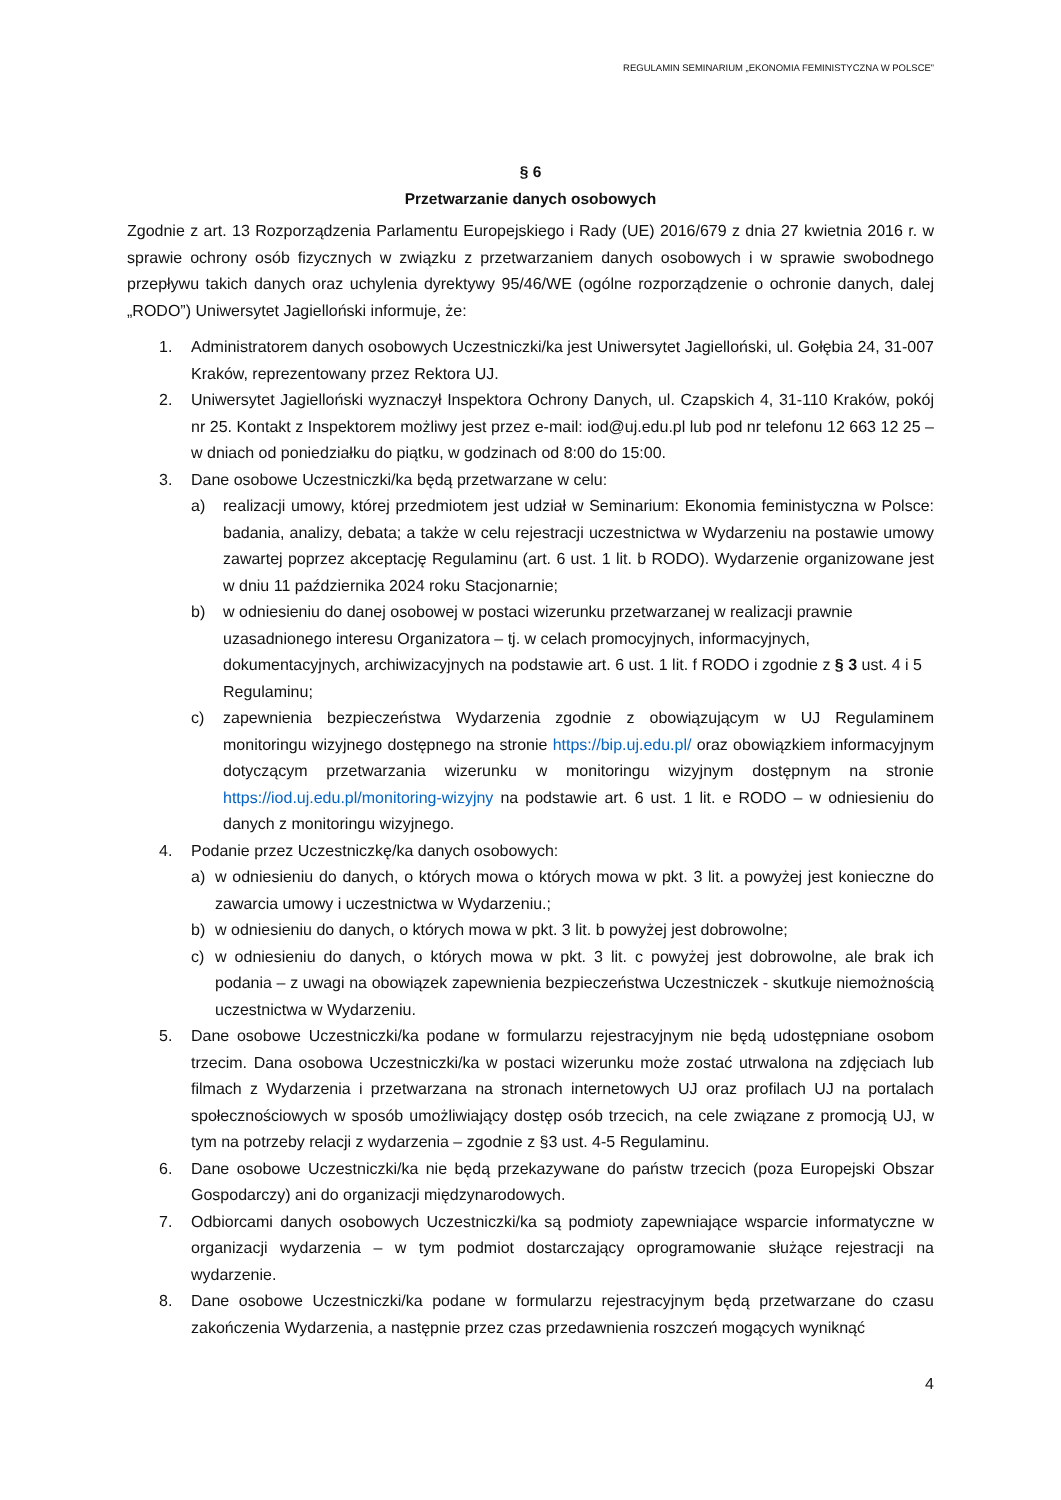REGULAMIN SEMINARIUM „EKONOMIA FEMINISTYCZNA W POLSCE”
§ 6
Przetwarzanie danych osobowych
Zgodnie z art. 13 Rozporządzenia Parlamentu Europejskiego i Rady (UE) 2016/679 z dnia 27 kwietnia 2016 r. w sprawie ochrony osób fizycznych w związku z przetwarzaniem danych osobowych i w sprawie swobodnego przepływu takich danych oraz uchylenia dyrektywy 95/46/WE (ogólne rozporządzenie o ochronie danych, dalej „RODO”) Uniwersytet Jagielloński informuje, że:
1. Administratorem danych osobowych Uczestniczki/ka jest Uniwersytet Jagielloński, ul. Gołębia 24, 31-007 Kraków, reprezentowany przez Rektora UJ.
2. Uniwersytet Jagielloński wyznaczył Inspektora Ochrony Danych, ul. Czapskich 4, 31-110 Kraków, pokój nr 25. Kontakt z Inspektorem możliwy jest przez e-mail: iod@uj.edu.pl lub pod nr telefonu 12 663 12 25 – w dniach od poniedziałku do piątku, w godzinach od 8:00 do 15:00.
3. Dane osobowe Uczestniczki/ka będą przetwarzane w celu:
a) realizacji umowy, której przedmiotem jest udział w Seminarium: Ekonomia feministyczna w Polsce: badania, analizy, debata; a także w celu rejestracji uczestnictwa w Wydarzeniu na postawie umowy zawartej poprzez akceptację Regulaminu (art. 6 ust. 1 lit. b RODO). Wydarzenie organizowane jest w dniu 11 października 2024 roku Stacjonarnie;
b) w odniesieniu do danej osobowej w postaci wizerunku przetwarzanej w realizacji prawnie uzasadnionego interesu Organizatora – tj. w celach promocyjnych, informacyjnych, dokumentacyjnych, archiwizacyjnych na podstawie art. 6 ust. 1 lit. f RODO i zgodnie z § 3 ust. 4 i 5 Regulaminu;
c) zapewnienia bezpieczeństwa Wydarzenia zgodnie z obowiązującym w UJ Regulaminem monitoringu wizyjnego dostępnego na stronie https://bip.uj.edu.pl/ oraz obowiązkiem informacyjnym dotyczącym przetwarzania wizerunku w monitoringu wizyjnym dostępnym na stronie https://iod.uj.edu.pl/monitoring-wizyjny na podstawie art. 6 ust. 1 lit. e RODO – w odniesieniu do danych z monitoringu wizyjnego.
4. Podanie przez Uczestniczkę/ka danych osobowych:
a) w odniesieniu do danych, o których mowa o których mowa w pkt. 3 lit. a powyżej jest konieczne do zawarcia umowy i uczestnictwa w Wydarzeniu.;
b) w odniesieniu do danych, o których mowa w pkt. 3 lit. b powyżej jest dobrowolne;
c) w odniesieniu do danych, o których mowa w pkt. 3 lit. c powyżej jest dobrowolne, ale brak ich podania – z uwagi na obowiązek zapewnienia bezpieczeństwa Uczestniczek - skutkuje niemożnością uczestnictwa w Wydarzeniu.
5. Dane osobowe Uczestniczki/ka podane w formularzu rejestracyjnym nie będą udostępniane osobom trzecim. Dana osobowa Uczestniczki/ka w postaci wizerunku może zostać utrwalona na zdjęciach lub filmach z Wydarzenia i przetwarzana na stronach internetowych UJ oraz profilach UJ na portalach społecznościowych w sposób umożliwiający dostęp osób trzecich, na cele związane z promocją UJ, w tym na potrzeby relacji z wydarzenia – zgodnie z §3 ust. 4-5 Regulaminu.
6. Dane osobowe Uczestniczki/ka nie będą przekazywane do państw trzecich (poza Europejski Obszar Gospodarczy) ani do organizacji międzynarodowych.
7. Odbiorcami danych osobowych Uczestniczki/ka są podmioty zapewniające wsparcie informatyczne w organizacji wydarzenia – w tym podmiot dostarczający oprogramowanie służące rejestracji na wydarzenie.
8. Dane osobowe Uczestniczki/ka podane w formularzu rejestracyjnym będą przetwarzane do czasu zakończenia Wydarzenia, a następnie przez czas przedawnienia roszczeń mogących wyniknąć
4